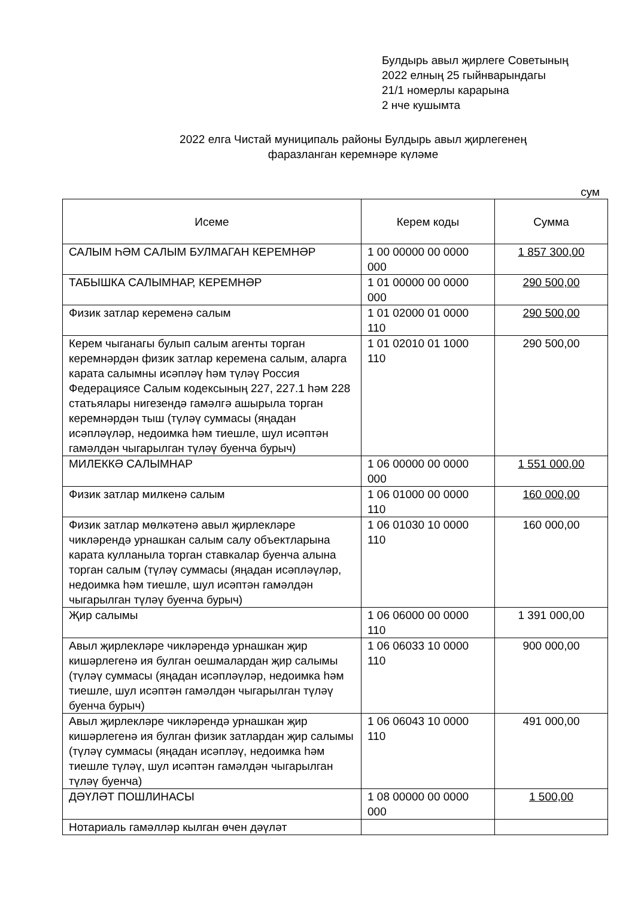Булдырь авыл җирлеге Советының
2022 елның 25 гыйнварындагы
21/1 номерлы карарына
2 нче кушымта
2022 елга Чистай муниципаль районы Булдырь авыл җирлегенең
фаразланган керемнәре күләме
сум
| Исеме | Керем коды | Сумма |
| --- | --- | --- |
| САЛЫМ ҺӘМ САЛЫМ БУЛМАГАН КЕРЕМНӘР | 1 00 00000 00 0000 000 | 1 857 300,00 |
| ТАБЫШКА САЛЫМНАР, КЕРЕМНӘР | 1 01 00000 00 0000 000 | 290 500,00 |
| Физик затлар кеременә салым | 1 01 02000 01 0000 110 | 290 500,00 |
| Керем чыганагы булып салым агенты торган керемнәрдән физик затлар керемена салым, аларга карата салымны исәплә­ү һәм түләү Россия Федерациясе Салым кодексының 227, 227.1 һәм 228 статьялары нигезендә гамәлгә ашырыла торган керемнәрдән тыш (түләү суммасы (яңадан исәпләүләр, недоимка һәм тиешле, шул исәптән гамәлдән чыгарылган түләү буенча бурыч) | 1 01 02010 01 1000 110 | 290 500,00 |
| МИЛЕККӘ САЛЫМНАР | 1 06 00000 00 0000 000 | 1 551 000,00 |
| Физик затлар милкенә салым | 1 06 01000 00 0000 110 | 160 000,00 |
| Физик затлар мөлкәтенә авыл җирлекләре чикләрендә урнашкан салым салу объектларына карата кулланыла торган ставкалар буенча алына торган салым (түләү суммасы (яңадан исәпләүләр, недоимка һәм тиешле, шул исәптән гамәлдән чыгарылган түләү буенча бурыч) | 1 06 01030 10 0000 110 | 160 000,00 |
| Җир салымы | 1 06 06000 00 0000 110 | 1 391 000,00 |
| Авыл җирлекләре чикләрендә урнашкан җир кишәрлегенә ия булган оешмалардан җир салымы (түләү суммасы (яңадан исәпләүләр, недоимка һәм тиешле, шул исәптән гамәлдән чыгарылган түләү буенча бурыч) | 1 06 06033 10 0000 110 | 900 000,00 |
| Авыл җирлекләре чикләрендә урнашкан җир кишәрлегенә ия булган физик затлардан җир салымы (түләү суммасы (яңадан исәпләү, недоимка һәм тиешле түләү, шул исәптән гамәлдән чыгарылган түләү буенча) | 1 06 06043 10 0000 110 | 491 000,00 |
| ДӘҮЛӘТ ПОШЛИНАСЫ | 1 08 00000 00 0000 000 | 1 500,00 |
| Нотариаль гамәлләр кылган өчен дәүләт | | |